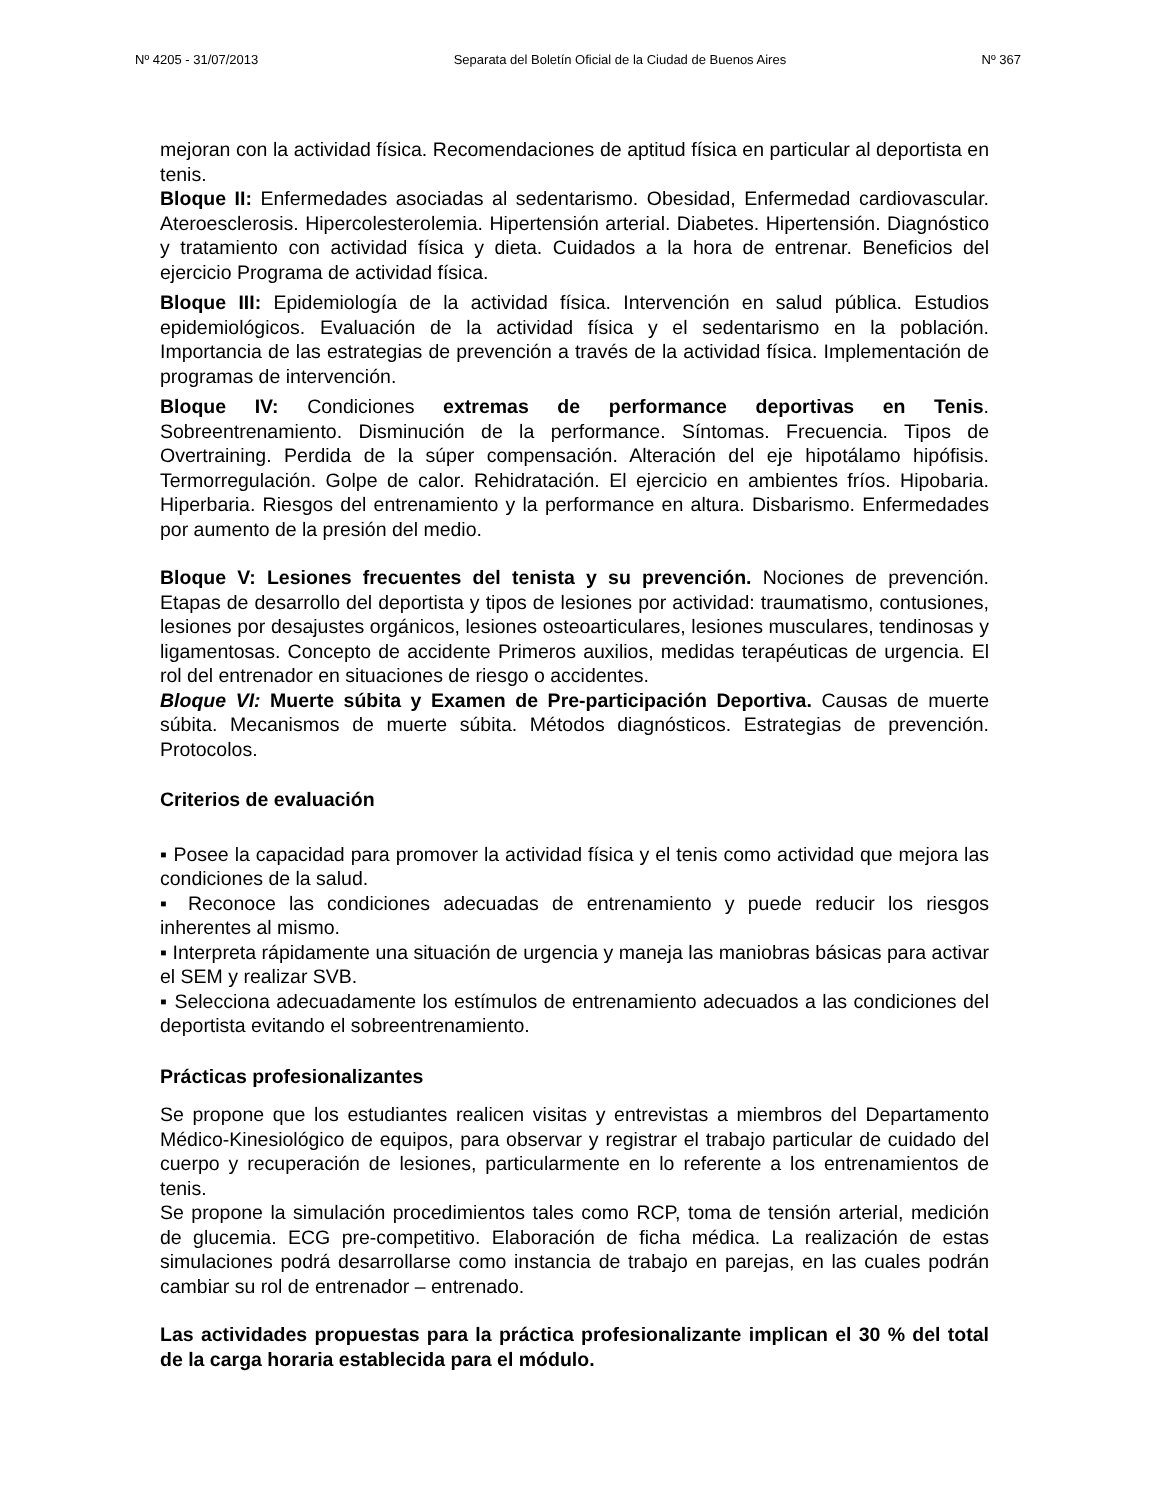Nº 4205 - 31/07/2013 Separata del Boletín Oficial de la Ciudad de Buenos Aires Nº 367
mejoran con la actividad física. Recomendaciones de aptitud física en particular al deportista en tenis.
Bloque II: Enfermedades asociadas al sedentarismo. Obesidad, Enfermedad cardiovascular. Ateroesclerosis. Hipercolesterolemia. Hipertensión arterial. Diabetes. Hipertensión. Diagnóstico y tratamiento con actividad física y dieta. Cuidados a la hora de entrenar. Beneficios del ejercicio Programa de actividad física.
Bloque III: Epidemiología de la actividad física. Intervención en salud pública. Estudios epidemiológicos. Evaluación de la actividad física y el sedentarismo en la población. Importancia de las estrategias de prevención a través de la actividad física. Implementación de programas de intervención.
Bloque IV: Condiciones extremas de performance deportivas en Tenis. Sobreentrenamiento. Disminución de la performance. Síntomas. Frecuencia. Tipos de Overtraining. Perdida de la súper compensación. Alteración del eje hipotálamo hipófisis. Termorregulación. Golpe de calor. Rehidratación. El ejercicio en ambientes fríos. Hipobaria. Hiperbaria. Riesgos del entrenamiento y la performance en altura. Disbarismo. Enfermedades por aumento de la presión del medio.
Bloque V: Lesiones frecuentes del tenista y su prevención. Nociones de prevención. Etapas de desarrollo del deportista y tipos de lesiones por actividad: traumatismo, contusiones, lesiones por desajustes orgánicos, lesiones osteoarticulares, lesiones musculares, tendinosas y ligamentosas. Concepto de accidente Primeros auxilios, medidas terapéuticas de urgencia. El rol del entrenador en situaciones de riesgo o accidentes.
Bloque VI: Muerte súbita y Examen de Pre-participación Deportiva. Causas de muerte súbita. Mecanismos de muerte súbita. Métodos diagnósticos. Estrategias de prevención. Protocolos.
Criterios de evaluación
▪ Posee la capacidad para promover la actividad física y el tenis como actividad que mejora las condiciones de la salud.
▪ Reconoce las condiciones adecuadas de entrenamiento y puede reducir los riesgos inherentes al mismo.
▪ Interpreta rápidamente una situación de urgencia y maneja las maniobras básicas para activar el SEM y realizar SVB.
▪ Selecciona adecuadamente los estímulos de entrenamiento adecuados a las condiciones del deportista evitando el sobreentrenamiento.
Prácticas profesionalizantes
Se propone que los estudiantes realicen visitas y entrevistas a miembros del Departamento Médico-Kinesiológico de equipos, para observar y registrar el trabajo particular de cuidado del cuerpo y recuperación de lesiones, particularmente en lo referente a los entrenamientos de tenis.
Se propone la simulación procedimientos tales como RCP, toma de tensión arterial, medición de glucemia. ECG pre-competitivo. Elaboración de ficha médica. La realización de estas simulaciones podrá desarrollarse como instancia de trabajo en parejas, en las cuales podrán cambiar su rol de entrenador – entrenado.
Las actividades propuestas para la práctica profesionalizante implican el 30 % del total de la carga horaria establecida para el módulo.